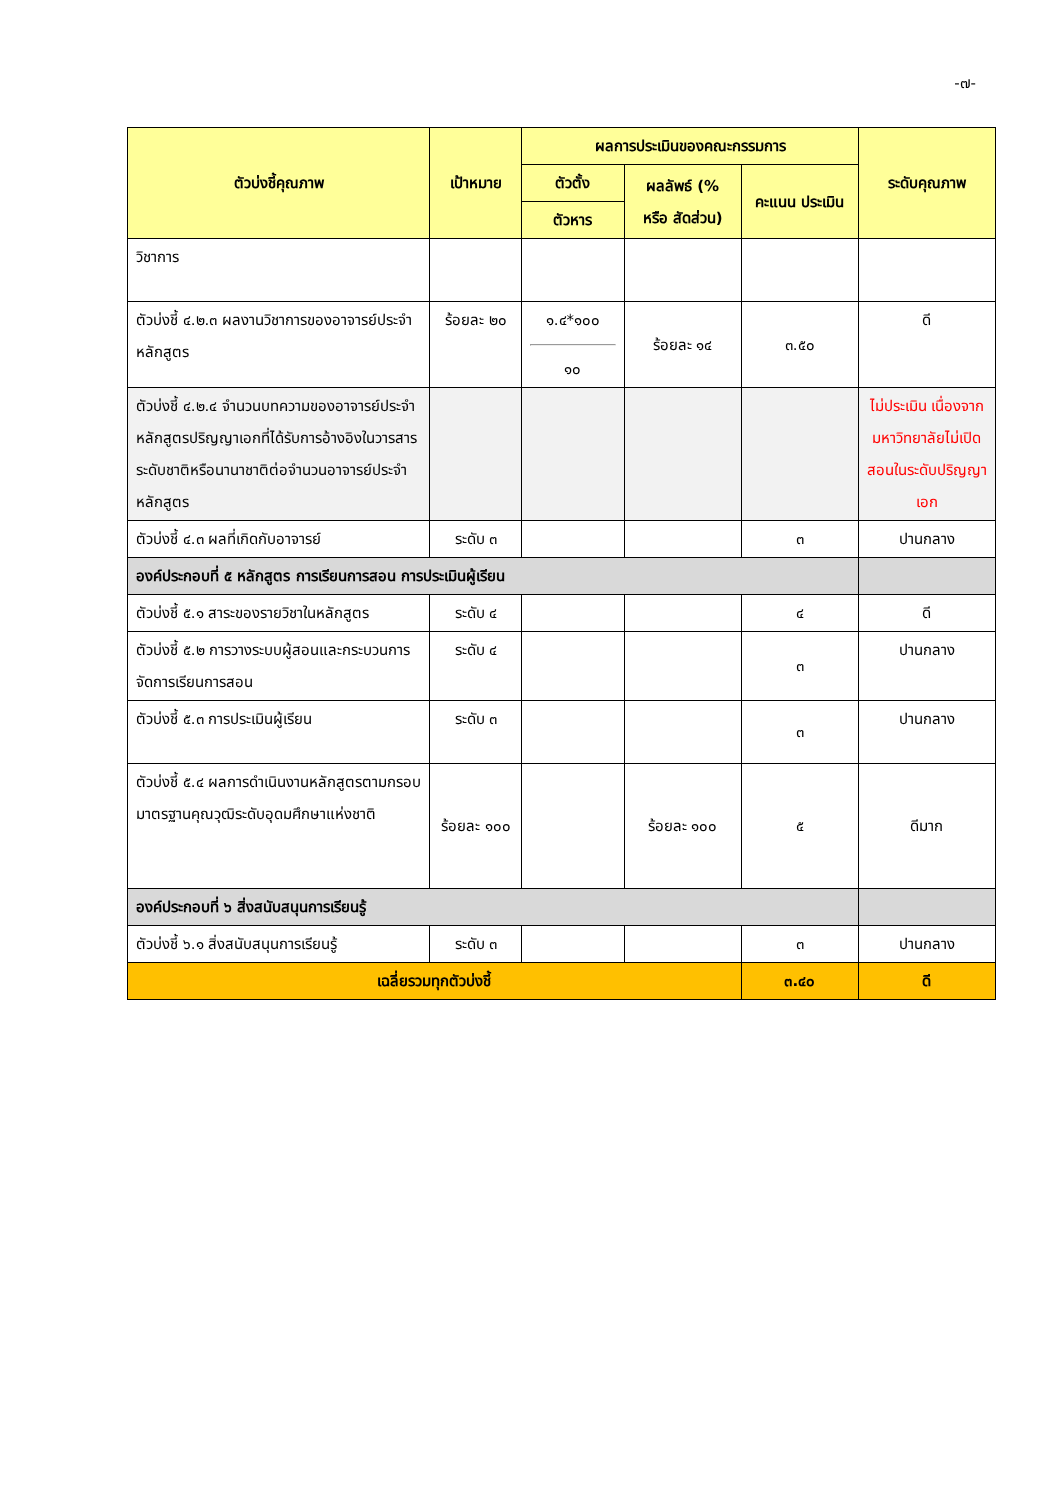-๗-
| ตัวบ่งชี้คุณภาพ | เป้าหมาย | ผลการประเมินของคณะกรรมการ | | | ระดับคุณภาพ |
| --- | --- | --- | --- | --- | --- |
| | | ตัวตั้ง | ผลลัพธ์ (% หรือ สัดส่วน) | คะแนน ประเมิน | |
| | | ตัวหาร | | | |
| วิชาการ | | | | | |
| ตัวบ่งชี้ ๔.๒.๓ ผลงานวิชาการของอาจารย์ประจำหลักสูตร | ร้อยละ ๒๐ | ๑.๔*๑๐๐ ๑๐ | ร้อยละ ๑๔ | ๓.๕๐ | ดี |
| ตัวบ่งชี้ ๔.๒.๔ จำนวนบทความของอาจารย์ประจำหลักสูตรปริญญาเอกที่ได้รับการอ้างอิงในวารสารระดับชาติหรือนานาชาติต่อจำนวนอาจารย์ประจำหลักสูตร | | | | | ไม่ประเมิน เนื่องจากมหาวิทยาลัยไม่เปิดสอนในระดับปริญญาเอก |
| ตัวบ่งชี้ ๔.๓ ผลที่เกิดกับอาจารย์ | ระดับ ๓ | | | ๓ | ปานกลาง |
| องค์ประกอบที่ ๕ หลักสูตร การเรียนการสอน การประเมินผู้เรียน | | | | | |
| ตัวบ่งชี้ ๕.๑ สาระของรายวิชาในหลักสูตร | ระดับ ๔ | | | ๔ | ดี |
| ตัวบ่งชี้ ๕.๒ การวางระบบผู้สอนและกระบวนการจัดการเรียนการสอน | ระดับ ๔ | | | ๓ | ปานกลาง |
| ตัวบ่งชี้ ๕.๓ การประเมินผู้เรียน | ระดับ ๓ | | | ๓ | ปานกลาง |
| ตัวบ่งชี้ ๕.๔ ผลการดำเนินงานหลักสูตรตามกรอบมาตรฐานคุณวุฒิระดับอุดมศึกษาแห่งชาติ | ร้อยละ ๑๐๐ | | ร้อยละ ๑๐๐ | ๕ | ดีมาก |
| องค์ประกอบที่ ๖ สิ่งสนับสนุนการเรียนรู้ | | | | | |
| ตัวบ่งชี้ ๖.๑ สิ่งสนับสนุนการเรียนรู้ | ระดับ ๓ | | | ๓ | ปานกลาง |
| เฉลี่ยรวมทุกตัวบ่งชี้ | | | | ๓.๔๐ | ดี |